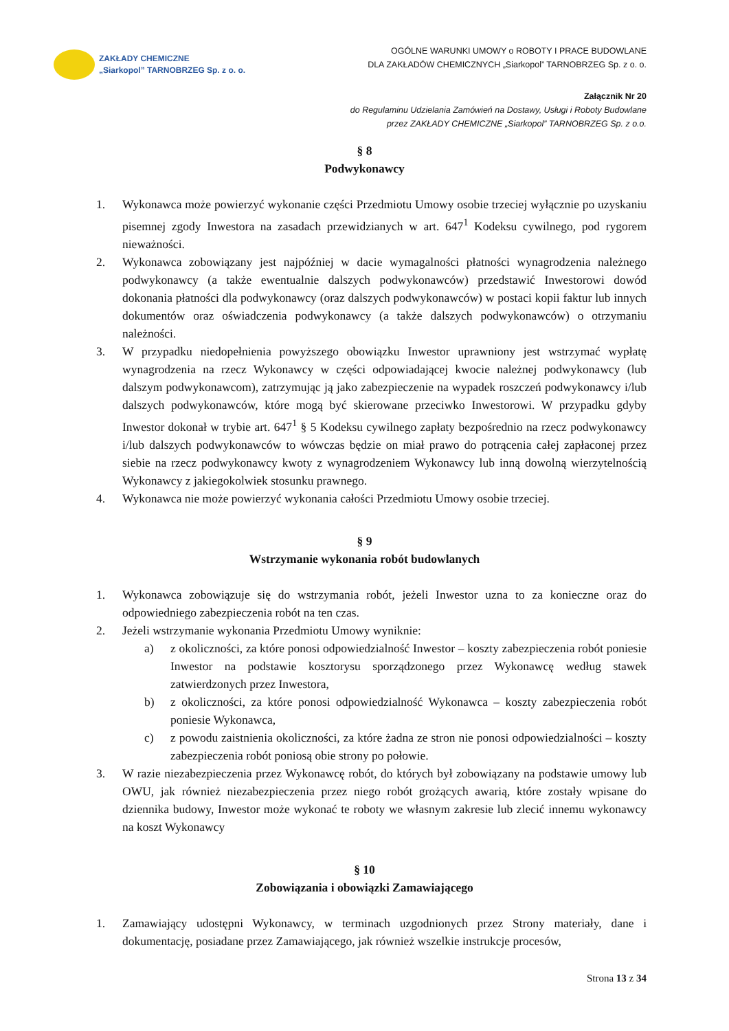ZAKŁADY CHEMICZNE
„Siarkopol” TARNOBRZEG Sp. z o. o.
OGÓLNE WARUNKI UMOWY o ROBOTY I PRACE BUDOWLANE
DLA ZAKŁADÓW CHEMICZNYCH „Siarkopol” TARNOBRZEG Sp. z o. o.
Załącznik Nr 20
do Regulaminu Udzielania Zamówień na Dostawy, Usługi i Roboty Budowlane
przez ZAKŁADY CHEMICZNE „Siarkopol” TARNOBRZEG Sp. z o.o.
§ 8
Podwykonawcy
1. Wykonawca może powierzyć wykonanie części Przedmiotu Umowy osobie trzeciej wyłącznie po uzyskaniu pisemnej zgody Inwestora na zasadach przewidzianych w art. 647<sup>1</sup> Kodeksu cywilnego, pod rygorem nieważności.
2. Wykonawca zobowiązany jest najpóźniej w dacie wymagalności płatności wynagrodzenia należnego podwykonawcy (a także ewentualnie dalszych podwykonawców) przedstawić Inwestorowi dowód dokonania płatności dla podwykonawcy (oraz dalszych podwykonawców) w postaci kopii faktur lub innych dokumentów oraz oświadczenia podwykonawcy (a także dalszych podwykonawców) o otrzymaniu należności.
3. W przypadku niedopełnienia powyższego obowiązku Inwestor uprawniony jest wstrzymać wypłatę wynagrodzenia na rzecz Wykonawcy w części odpowiadającej kwocie należnej podwykonawcy (lub dalszym podwykonawcom), zatrzymując ją jako zabezpieczenie na wypadek roszczeń podwykonawcy i/lub dalszych podwykonawców, które mogą być skierowane przeciwko Inwestorowi. W przypadku gdyby Inwestor dokonał w trybie art. 647<sup>1</sup> § 5 Kodeksu cywilnego zapłaty bezpośrednio na rzecz podwykonawcy i/lub dalszych podwykonawców to wówczas będzie on miał prawo do potrącenia całej zapłaconej przez siebie na rzecz podwykonawcy kwoty z wynagrodzeniem Wykonawcy lub inną dowolną wierzytelnością Wykonawcy z jakiegokolwiek stosunku prawnego.
4. Wykonawca nie może powierzyć wykonania całości Przedmiotu Umowy osobie trzeciej.
§ 9
Wstrzymanie wykonania robót budowlanych
1. Wykonawca zobowiązuje się do wstrzymania robót, jeżeli Inwestor uzna to za konieczne oraz do odpowiedniego zabezpieczenia robót na ten czas.
2. Jeżeli wstrzymanie wykonania Przedmiotu Umowy wyniknie:
a) z okoliczności, za które ponosi odpowiedzialność Inwestor – koszty zabezpieczenia robót poniesie Inwestor na podstawie kosztorysu sporządzonego przez Wykonawcę według stawek zatwierdzonych przez Inwestora,
b) z okoliczności, za które ponosi odpowiedzialność Wykonawca – koszty zabezpieczenia robót poniesie Wykonawca,
c) z powodu zaistnienia okoliczności, za które żadna ze stron nie ponosi odpowiedzialności – koszty zabezpieczenia robót poniosą obie strony po połowie.
3. W razie niezabezpieczenia przez Wykonawcę robót, do których był zobowiązany na podstawie umowy lub OWU, jak również niezabezpieczenia przez niego robót grożących awarią, które zostały wpisane do dziennika budowy, Inwestor może wykonać te roboty we własnym zakresie lub zlecić innemu wykonawcy na koszt Wykonawcy
§ 10
Zobowiązania i obowiązki Zamawiającego
1. Zamawiający udostępni Wykonawcy, w terminach uzgodnionych przez Strony materiały, dane i dokumentację, posiadane przez Zamawiającego, jak również wszelkie instrukcje procesów,
Strona 13 z 34